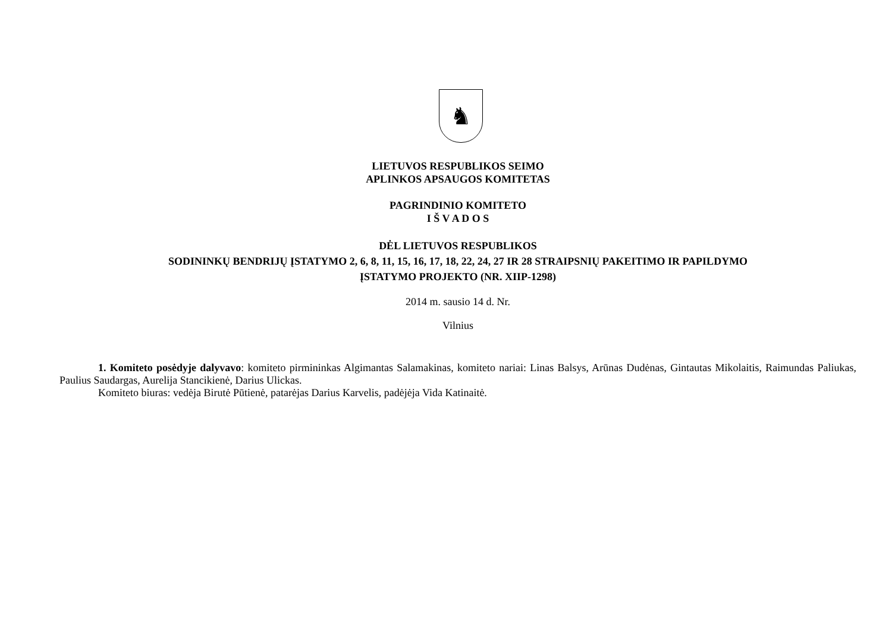♞
LIETUVOS RESPUBLIKOS SEIMO
APLINKOS APSAUGOS KOMITETAS
PAGRINDINIO KOMITETO
I Š V A D O S
DĖL LIETUVOS RESPUBLIKOS
SODININKŲ BENDRIJŲ ĮSTATYMO 2, 6, 8, 11, 15, 16, 17, 18, 22, 24, 27 IR 28 STRAIPSNIŲ PAKEITIMO IR PAPILDYMO
ĮSTATYMO PROJEKTO (NR. XIIP-1298)
2014 m. sausio 14 d. Nr.
Vilnius
1. Komiteto posėdyje dalyvavo: komiteto pirmininkas Algimantas Salamakinas, komiteto nariai: Linas Balsys, Arūnas Dudėnas, Gintautas Mikolaitis, Raimundas Paliukas, Paulius Saudargas, Aurelija Stancikienė, Darius Ulickas.
Komiteto biuras: vedėja Birutė Pūtienė, patarėjas Darius Karvelis, padėjėja Vida Katinaitė.